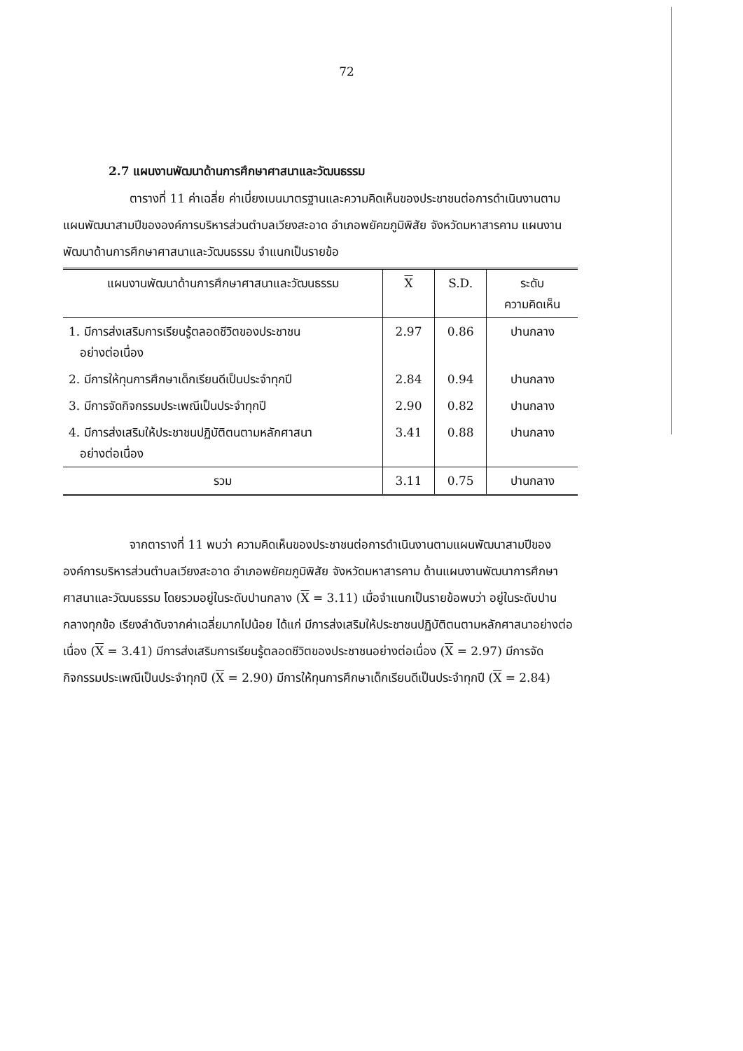72
2.7 แผนงานพัฒนาด้านการศึกษาศาสนาและวัฒนธรรม
ตารางที่ 11 ค่าเฉลี่ย ค่าเบี่ยงเบนมาตรฐานและความคิดเห็นของประชาชนต่อการดำเนินงานตามแผนพัฒนาสามปีขององค์การบริหารส่วนตำบลเวียงสะอาด อำเภอพยัคฆภูมิพิสัย จังหวัดมหาสารคาม แผนงานพัฒนาด้านการศึกษาศาสนาและวัฒนธรรม จำแนกเป็นรายข้อ
| แผนงานพัฒนาด้านการศึกษาศาสนาและวัฒนธรรม | X | S.D. | ระดับ ความคิดเห็น |
| --- | --- | --- | --- |
| 1. มีการส่งเสริมการเรียนรู้ตลอดชีวิตของประชาชน อย่างต่อเนื่อง | 2.97 | 0.86 | ปานกลาง |
| 2. มีการให้ทุนการศึกษาเด็กเรียนดีเป็นประจำทุกปี | 2.84 | 0.94 | ปานกลาง |
| 3. มีการจัดกิจกรรมประเพณีเป็นประจำทุกปี | 2.90 | 0.82 | ปานกลาง |
| 4. มีการส่งเสริมให้ประชาชนปฏิบัติตนตามหลักศาสนา อย่างต่อเนื่อง | 3.41 | 0.88 | ปานกลาง |
| รวม | 3.11 | 0.75 | ปานกลาง |
จากตารางที่ 11 พบว่า ความคิดเห็นของประชาชนต่อการดำเนินงานตามแผนพัฒนาสามปีขององค์การบริหารส่วนตำบลเวียงสะอาด อำเภอพยัคฆภูมิพิสัย จังหวัดมหาสารคาม ด้านแผนงานพัฒนาการศึกษาศาสนาและวัฒนธรรม โดยรวมอยู่ในระดับปานกลาง (X = 3.11) เมื่อจำแนกเป็นรายข้อพบว่า อยู่ในระดับปานกลางทุกข้อ เรียงลำดับจากค่าเฉลี่ยมากไปน้อย ได้แก่ มีการส่งเสริมให้ประชาชนปฏิบัติตนตามหลักศาสนาอย่างต่อเนื่อง (X = 3.41) มีการส่งเสริมการเรียนรู้ตลอดชีวิตของประชาชนอย่างต่อเนื่อง (X = 2.97) มีการจัดกิจกรรมประเพณีเป็นประจำทุกปี (X = 2.90) มีการให้ทุนการศึกษาเด็กเรียนดีเป็นประจำทุกปี (X = 2.84)